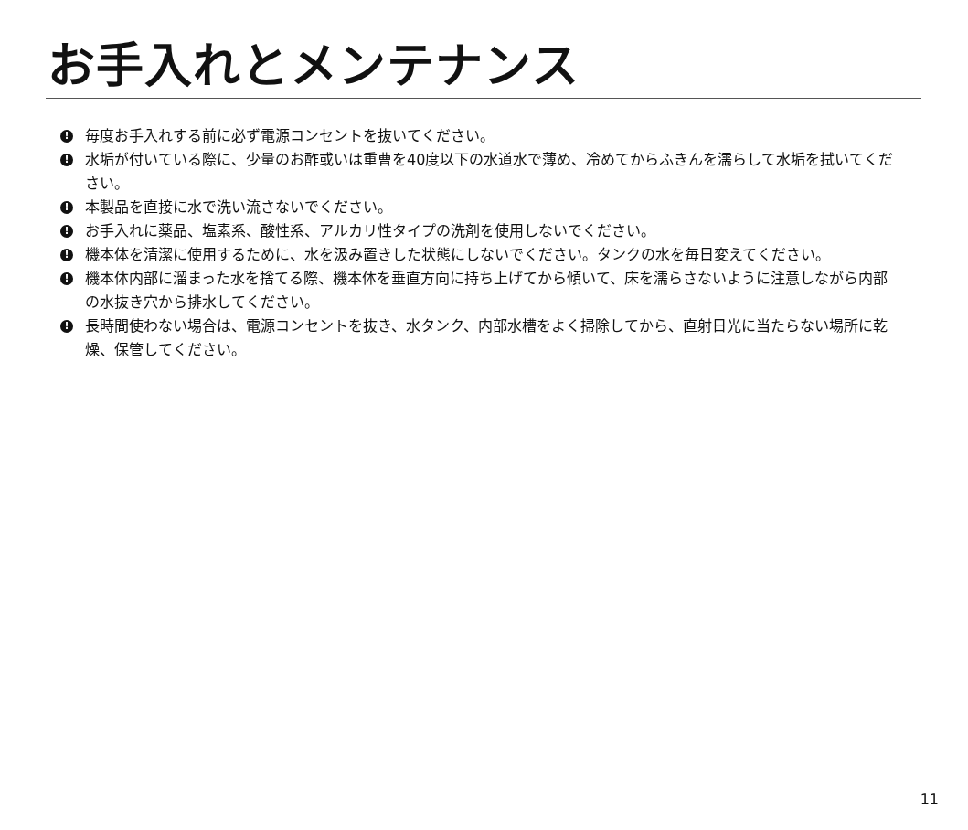お手入れとメンテナンス
! 毎度お手入れする前に必ず電源コンセントを抜いてください。
! 水垢が付いている際に、少量のお酢或いは重曹を40度以下の水道水で薄め、冷めてからふきんを濡らして水垢を拭いてください。
! 本製品を直接に水で洗い流さないでください。
! お手入れに薬品、塩素系、酸性系、アルカリ性タイプの洗剤を使用しないでください。
! 機本体を清潔に使用するために、水を汲み置きした状態にしないでください。タンクの水を毎日変えてください。
! 機本体内部に溜まった水を捨てる際、機本体を垂直方向に持ち上げてから傾いて、床を濡らさないように注意しながら内部の水抜き穴から排水してください。
! 長時間使わない場合は、電源コンセントを抜き、水タンク、内部水槽をよく掃除してから、直射日光に当たらない場所に乾燥、保管してください。
11